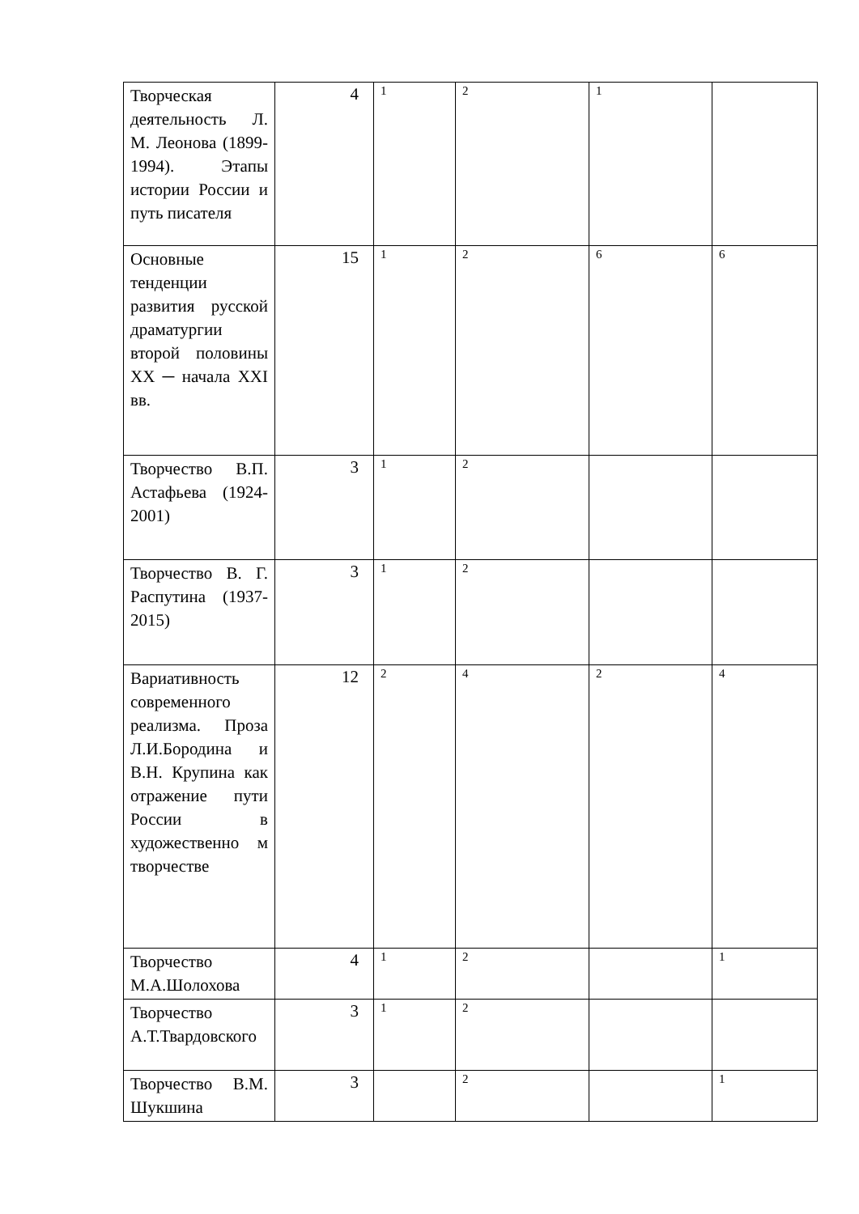| Творческая деятельность Л. М. Леонова (1899-1994). Этапы истории России и путь писателя | 4 | 1 | 2 | 1 | |
| Основные тенденции развития русской драматургии второй половины XX ─ начала XXI вв. | 15 | 1 | 2 | 6 | 6 |
| Творчество В.П. Астафьева (1924-2001) | 3 | 1 | 2 | | |
| Творчество В. Г. Распутина (1937-2015) | 3 | 1 | 2 | | |
| Вариативность современного реализма. Проза Л.И.Бородина и В.Н. Крупина как отражение пути России в художественно м творчестве | 12 | 2 | 4 | 2 | 4 |
| Творчество М.А.Шолохова | 4 | 1 | 2 | | 1 |
| Творчество А.Т.Твардовского | 3 | 1 | 2 | | |
| Творчество В.М. Шукшина | 3 | | 2 | | 1 |